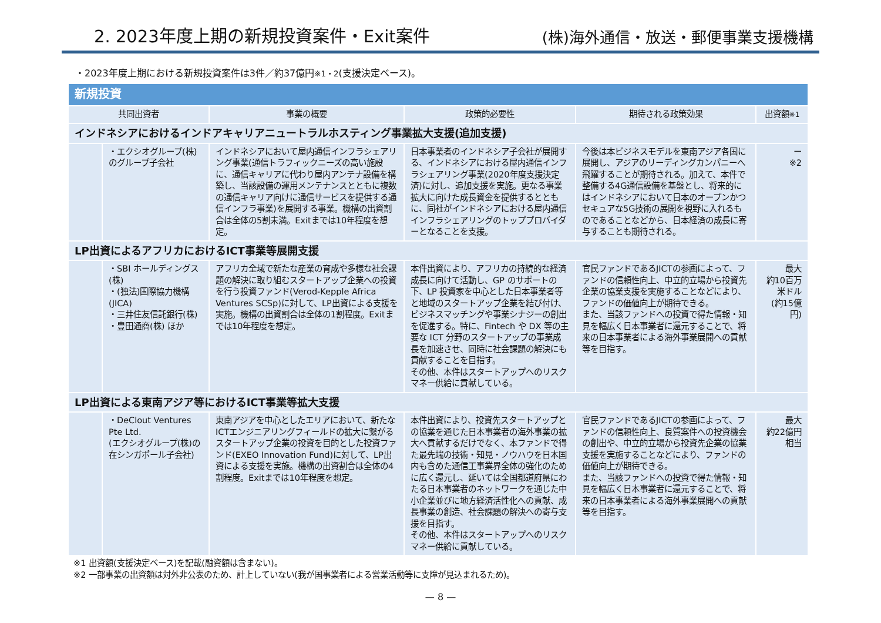2. 2023年度上期の新規投資案件・Exit案件
(株)海外通信・放送・郵便事業支援機構
・2023年度上期における新規投資案件は3件／約37億円※1・2(支援決定ベース)。
| 新規投資 | | | | | |
| 共同出資者 | | 事業の概要 | 政策的必要性 | 期待される政策効果 | 出資額 ※1 |
| インドネシアにおけるインドアキャリアニュートラルホスティング事業拡大支援(追加支援) | | | | | |
| | ・エクシオグループ(株)のグループ子会社 | インドネシアにおいて屋内通信インフラシェアリング事業(通信トラフィックニーズの高い施設に、通信キャリアに代わり屋内アンテナ設備を構築し、当該設備の運用メンテナンスとともに複数の通信キャリア向けに通信サービスを提供する通信インフラ事業)を展開する事業。機構の出資割合は全体の5割未満。Exitまでは10年程度を想定。 | 日本事業者のインドネシア子会社が展開する、インドネシアにおける屋内通信インフラシェアリング事業(2020年度支援決定済)に対し、追加支援を実施。更なる事業拡大に向けた成長資金を提供するとともに、同社がインドネシアにおける屋内通信インフラシェアリングのトッププロバイダーとなることを支援。 | 今後は本ビジネスモデルを東南アジア各国に展開し、アジアのリーディングカンパニーへ飛躍することが期待される。加えて、本件で整備する4G通信設備を基盤とし、将来的にはインドネシアにおいて日本のオープンかつセキュアな5G技術の展開を視野に入れるものであることなどから、日本経済の成長に寄与することも期待される。 | ー ※2 |
| LP出資によるアフリカにおけるICT事業等展開支援 | | | | | |
| | ・SBI ホールディングス(株) ・(独法)国際協力機構(JICA) ・三井住友信託銀行(株) ・豊田通商(株) ほか | アフリカ全域で新たな産業の育成や多様な社会課題の解決に取り組むスタートアップ企業への投資を行う投資ファンド(Verod-Kepple Africa Ventures SCSp)に対して、LP出資による支援を実施。機構の出資割合は全体の1割程度。Exitまでは10年程度を想定。 | 本件出資により、アフリカの持続的な経済成長に向けて活動し、GP のサポートの下、LP 投資家を中心とした日本事業者等と地域のスタートアップ企業を結び付け、ビジネスマッチングや事業シナジーの創出を促進する。特に、Fintech や DX 等の主要な ICT 分野のスタートアップの事業成長を加速させ、同時に社会課題の解決にも貢献することを目指す。 その他、本件はスタートアップへのリスクマネー供給に貢献している。 | 官民ファンドであるJICTの参画によって、ファンドの信頼性向上、中立的立場から投資先企業の協業支援を実施することなどにより、ファンドの価値向上が期待できる。 また、当該ファンドへの投資で得た情報・知見を幅広く日本事業者に還元することで、将来の日本事業者による海外事業展開への貢献等を目指す。 | 最大 約10百万米ドル (約15億円) |
| LP出資による東南アジア等におけるICT事業等拡大支援 | | | | | |
| | ・DeClout Ventures Pte Ltd. (エクシオグループ(株)の在シンガポール子会社) | 東南アジアを中心としたエリアにおいて、新たなICTエンジニアリングフィールドの拡大に繋がるスタートアップ企業の投資を目的とした投資ファンド(EXEO Innovation Fund)に対して、LP出資による支援を実施。機構の出資割合は全体の4割程度。Exitまでは10年程度を想定。 | 本件出資により、投資先スタートアップとの協業を通じた日本事業者の海外事業の拡大へ貢献するだけでなく、本ファンドで得た最先端の技術・知見・ノウハウを日本国内も含めた通信工事業界全体の強化のために広く還元し、延いては全国都道府県にわたる日本事業者のネットワークを通じた中小企業並びに地方経済活性化への貢献、成長事業の創造、社会課題の解決への寄与支援を目指す。 その他、本件はスタートアップへのリスクマネー供給に貢献している。 | 官民ファンドであるJICTの参画によって、ファンドの信頼性向上、良質案件への投資機会の創出や、中立的立場から投資先企業の協業支援を実施することなどにより、ファンドの価値向上が期待できる。 また、当該ファンドへの投資で得た情報・知見を幅広く日本事業者に還元することで、将来の日本事業者による海外事業展開への貢献等を目指す。 | 最大 約22億円 相当 |
※1 出資額(支援決定ベース)を記載(融資額は含まない)。
※2 一部事業の出資額は対外非公表のため、計上していない(我が国事業者による営業活動等に支障が見込まれるため)。
— 8 —